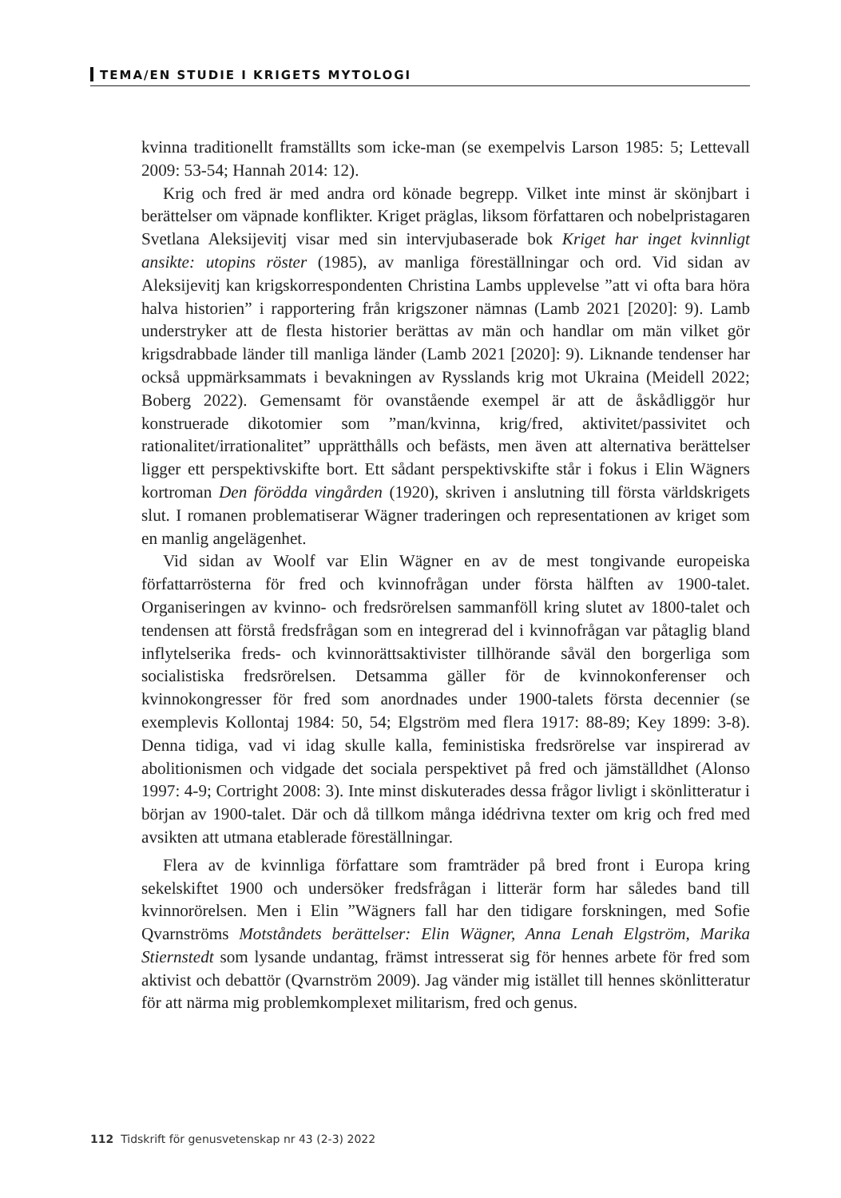TEMA/EN STUDIE I KRIGETS MYTOLOGI
kvinna traditionellt framställts som icke-man (se exempelvis Larson 1985: 5; Lettevall 2009: 53-54; Hannah 2014: 12).
Krig och fred är med andra ord könade begrepp. Vilket inte minst är skönjbart i berättelser om väpnade konflikter. Kriget präglas, liksom författaren och nobelpristagaren Svetlana Aleksijevitj visar med sin intervjubaserade bok Kriget har inget kvinnligt ansikte: utopins röster (1985), av manliga föreställningar och ord. Vid sidan av Aleksijevitj kan krigskorrespondenten Christina Lambs upplevelse ”att vi ofta bara höra halva historien” i rapportering från krigszoner nämnas (Lamb 2021 [2020]: 9). Lamb understryker att de flesta historier berättas av män och handlar om män vilket gör krigsdrabbade länder till manliga länder (Lamb 2021 [2020]: 9). Liknande tendenser har också uppmärksammats i bevakningen av Rysslands krig mot Ukraina (Meidell 2022; Boberg 2022). Gemensamt för ovanstående exempel är att de åskådliggör hur konstruerade dikotomier som ”man/kvinna, krig/fred, aktivitet/passivitet och rationalitet/irrationalitet” upprätthålls och befästs, men även att alternativa berättelser ligger ett perspektivskifte bort. Ett sådant perspektivskifte står i fokus i Elin Wägners kortroman Den förödda vingården (1920), skriven i anslutning till första världskrigets slut. I romanen problematiserar Wägner traderingen och representationen av kriget som en manlig angelägenhet.
Vid sidan av Woolf var Elin Wägner en av de mest tongivande europeiska författarrösterna för fred och kvinnofrågan under första hälften av 1900-talet. Organiseringen av kvinno- och fredsrörelsen sammanföll kring slutet av 1800-talet och tendensen att förstå fredsfrågan som en integrerad del i kvinnofrågan var påtaglig bland inflytelserika freds- och kvinnorättsaktivister tillhörande såväl den borgerliga som socialistiska fredsrörelsen. Detsamma gäller för de kvinnokonferenser och kvinnokongresser för fred som anordnades under 1900-talets första decennier (se exemplevis Kollontaj 1984: 50, 54; Elgström med flera 1917: 88-89; Key 1899: 3-8). Denna tidiga, vad vi idag skulle kalla, feministiska fredsrörelse var inspirerad av abolitionismen och vidgade det sociala perspektivet på fred och jämställdhet (Alonso 1997: 4-9; Cortright 2008: 3). Inte minst diskuterades dessa frågor livligt i skönlitteratur i början av 1900-talet. Där och då tillkom många idédrivna texter om krig och fred med avsikten att utmana etablerade föreställningar.
Flera av de kvinnliga författare som framträder på bred front i Europa kring sekelskiftet 1900 och undersöker fredsfrågan i litterär form har således band till kvinnorörelsen. Men i Elin ”Wägners fall har den tidigare forskningen, med Sofie Qvarnströms Motståndets berättelser: Elin Wägner, Anna Lenah Elgström, Marika Stiernstedt som lysande undantag, främst intresserat sig för hennes arbete för fred som aktivist och debattör (Qvarnström 2009). Jag vänder mig istället till hennes skönlitteratur för att närma mig problemkomplexet militarism, fred och genus.
112 Tidskrift för genusvetenskap nr 43 (2-3) 2022